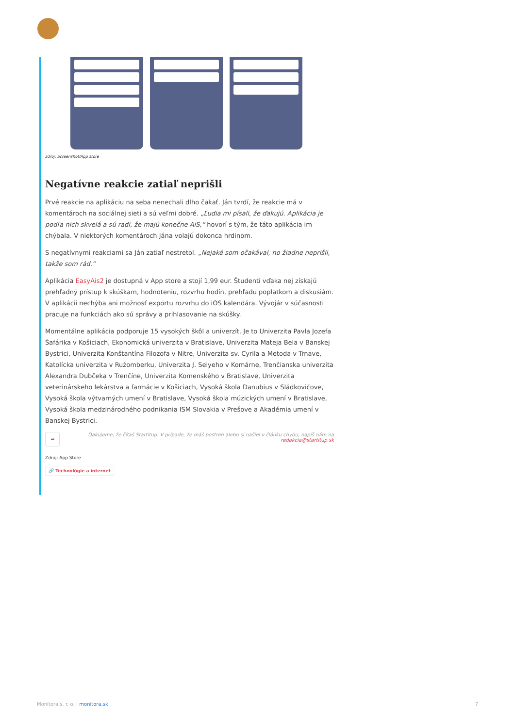zdroj: Screenshot/App store
Negatívne reakcie zatiaľ neprišli
Prvé reakcie na aplikáciu na seba nenechali dlho čakať. Ján tvrdí, že reakcie má v komentároch na sociálnej sieti a sú veľmi dobré. „Ľudia mi písali, že ďakujú. Aplikácia je podľa nich skvelá a sú radi, že majú konečne AiS,“ hovorí s tým, že táto aplikácia im chýbala. V niektorých komentároch Jána volajú dokonca hrdinom.
S negatívnymi reakciami sa Ján zatiaľ nestretol. „Nejaké som očakával, no žiadne neprišli, takže som rád.“
Aplikácia EasyAis2 je dostupná v App store a stojí 1,99 eur. Študenti vďaka nej získajú prehľadný prístup k skúškam, hodnoteniu, rozvrhu hodín, prehľadu poplatkom a diskusiám. V aplikácii nechýba ani možnosť exportu rozvrhu do iOS kalendára. Vývojár v súčasnosti pracuje na funkciách ako sú správy a prihlasovanie na skúšky.
Momentálne aplikácia podporuje 15 vysokých škôl a univerzít. Je to Univerzita Pavla Jozefa Šafárika v Košiciach, Ekonomická univerzita v Bratislave, Univerzita Mateja Bela v Banskej Bystrici, Univerzita Konštantína Filozofa v Nitre, Univerzita sv. Cyrila a Metoda v Trnave, Katolícka univerzita v Ružomberku, Univerzita J. Selyeho v Komárne, Trenčianska univerzita Alexandra Dubčeka v Trenčíne, Univerzita Komenského v Bratislave, Univerzita veterinárskeho lekárstva a farmácie v Košiciach, Vysoká škola Danubius v Sládkovičove, Vysoká škola výtvarných umení v Bratislave, Vysoká škola múzických umení v Bratislave, Vysoká škola medzinárodného podnikania ISM Slovakia v Prešove a Akadémia umení v Banskej Bystrici.
➦ Ďakujeme, že čítaš Startitup. V prípade, že máš postreh alebo si našiel v článku chybu, napíš nám na redakcia@startitup.sk
Zdroj: App Store
🔗 Technológie a internet
Monitora s. r. o. | monitora.sk 7